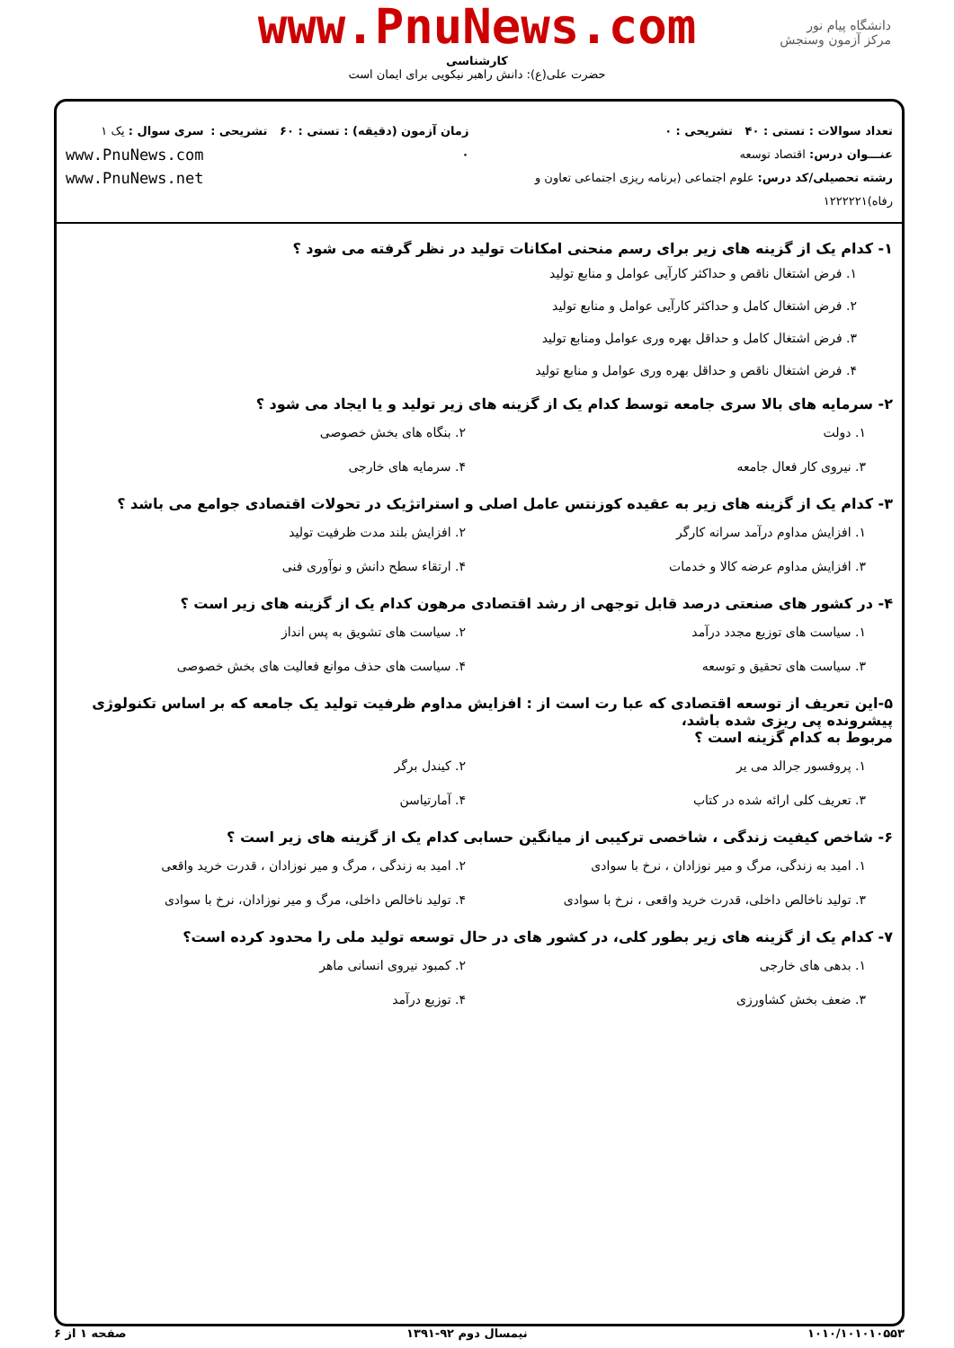www.PnuNews.com
کارشناسی
حضرت علی(ع): دانش راهبر نیکویی برای ایمان است
دانشگاه پیام نور
مرکز آزمون وسنجش
تعداد سوالات : تستی : ۴۰ تشریحی : ۰
عنـــوان درس: اقتصاد توسعه
رشته تحصیلی/کد درس: علوم اجتماعی (برنامه ریزی اجتماعی تعاون و رفاه)۱۲۲۲۲۲۱
زمان آزمون (دقیقه) : تستی : ۶۰ تشریحی : ۰
سری سوال : یک ۱
www.PnuNews.com
www.PnuNews.net
۱- کدام یک از گزینه های زیر برای رسم منحنی امکانات تولید در نظر گرفته می شود ؟
۱. فرض اشتغال ناقص و حداکثر کارآیی عوامل و منابع تولید
۲. فرض اشتغال کامل و حداکثر کارآیی عوامل و منابع تولید
۳. فرض اشتغال کامل و حداقل بهره وری عوامل ومنابع تولید
۴. فرض اشتغال ناقص و حداقل بهره وری عوامل و منابع تولید
۲- سرمایه های بالا سری جامعه توسط کدام یک از گزینه های زیر تولید و یا ایجاد می شود ؟
۱. دولت
۲. بنگاه های بخش خصوصی
۳. نیروی کار فعال جامعه
۴. سرمایه های خارجی
۳- کدام یک از گزینه های زیر به عقیده کوزنتس عامل اصلی و استراتژیک در تحولات اقتصادی جوامع می باشد ؟
۱. افزایش مداوم درآمد سرانه کارگر
۲. افزایش بلند مدت ظرفیت تولید
۳. افزایش مداوم عرضه کالا و خدمات
۴. ارتقاء سطح دانش و نوآوری فنی
۴- در کشور های صنعتی درصد قابل توجهی از رشد اقتصادی مرهون کدام یک از گزینه های زیر است ؟
۱. سیاست های توزیع مجدد درآمد
۲. سیاست های تشویق به پس انداز
۳. سیاست های تحقیق و توسعه
۴. سیاست های حذف موانع فعالیت های بخش خصوصی
۵-این تعریف از توسعه اقتصادی که عبا رت است از : افزایش مداوم ظرفیت تولید یک جامعه که بر اساس تکنولوژی پیشرونده پی ریزی شده باشد،
مربوط به کدام گزینه است ؟
۱. پروفسور جرالد می یر
۲. کیندل برگر
۳. تعریف کلی ارائه شده در کتاب
۴. آمارتیاسن
۶- شاخص کیفیت زندگی ، شاخصی ترکیبی از میانگین حسابی کدام یک از گزینه های زیر است ؟
۱. امید به زندگی، مرگ و میر نوزادان ، نرخ با سوادی
۲. امید به زندگی ، مرگ و میر نوزادان ، قدرت خرید واقعی
۳. تولید ناخالص داخلی، قدرت خرید واقعی ، نرخ با سوادی
۴. تولید ناخالص داخلی، مرگ و میر نوزادان، نرخ با سوادی
۷- کدام یک از گزینه های زیر بطور کلی، در کشور های در حال توسعه تولید ملی را محدود کرده است؟
۱. بدهی های خارجی
۲. کمبود نیروی انسانی ماهر
۳. ضعف بخش کشاورزی
۴. توزیع درآمد
۱۰۱۰/۱۰۱۰۱۰۵۵۳ نیمسال دوم ۹۲-۱۳۹۱ صفحه ۱ از ۶